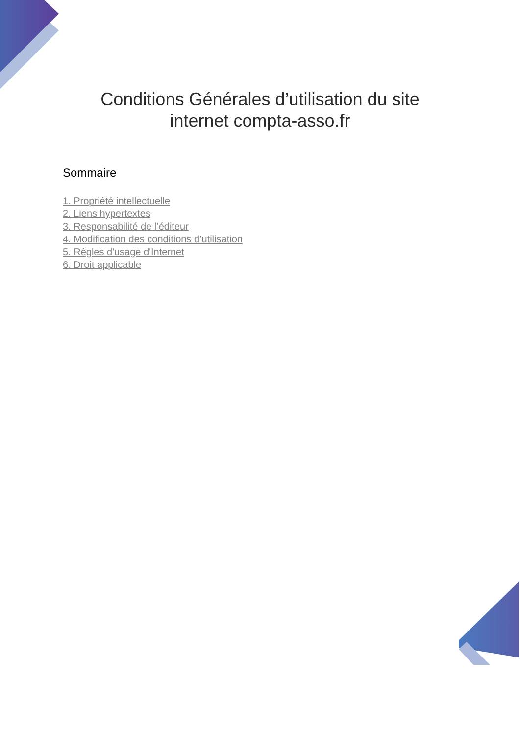Conditions Générales d’utilisation du site
internet compta-asso.fr
Sommaire
1. Propriété intellectuelle
2. Liens hypertextes
3. Responsabilité de l’éditeur
4. Modification des conditions d’utilisation
5. Règles d'usage d'Internet
6. Droit applicable